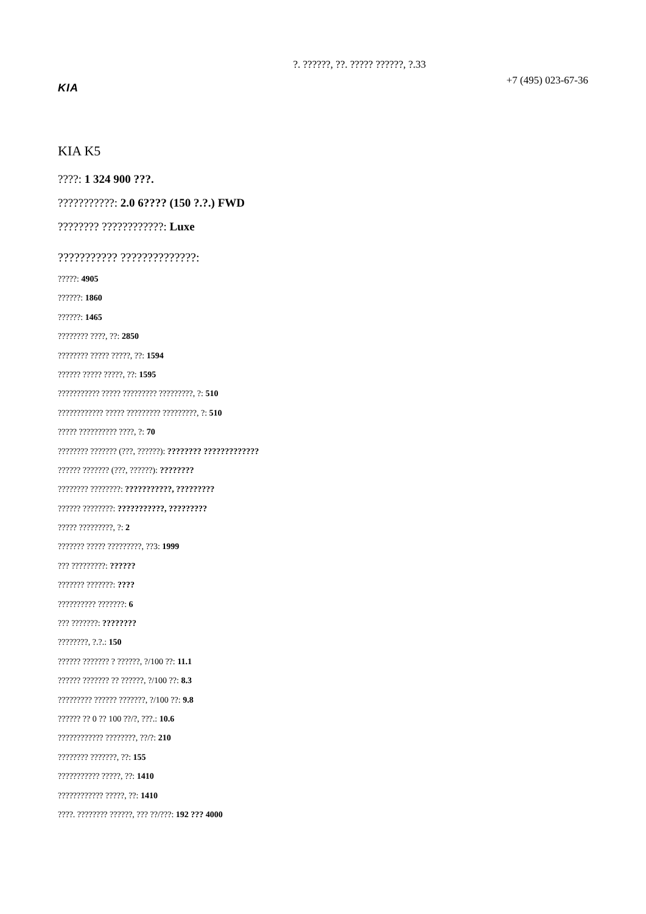?. ??????, ??. ????? ??????, ?.33
KIA
+7 (495) 023-67-36
KIA K5
????: 1 324 900 ???.
???????????: 2.0 6???? (150 ?.?.) FWD
???????? ????????????: Luxe
??????????? ??????????????:
?????: 4905
??????: 1860
??????: 1465
???????? ????, ??: 2850
???????? ????? ?????, ??: 1594
?????? ????? ?????, ??: 1595
??????????? ????? ????????? ?????????, ?: 510
???????????? ????? ????????? ?????????, ?: 510
????? ?????????? ????, ?: 70
???????? ??????? (???, ??????): ???????? ?????????????
?????? ??????? (???, ??????): ????????
???????? ????????: ???????????, ?????????
?????? ????????: ???????????, ?????????
????? ?????????, ?: 2
??????? ????? ?????????, ??3: 1999
??? ?????????: ??????
??????? ???????: ????
?????????? ???????: 6
??? ???????: ????????
????????, ?.?.: 150
?????? ??????? ? ??????, ?/100 ??: 11.1
?????? ??????? ?? ??????, ?/100 ??: 8.3
????????? ?????? ???????, ?/100 ??: 9.8
?????? ?? 0 ?? 100 ??/?, ???.: 10.6
???????????? ????????, ??/?: 210
???????? ???????, ??: 155
??????????? ?????, ??: 1410
???????????? ?????, ??: 1410
????. ???????? ??????, ??? ??/???: 192 ??? 4000